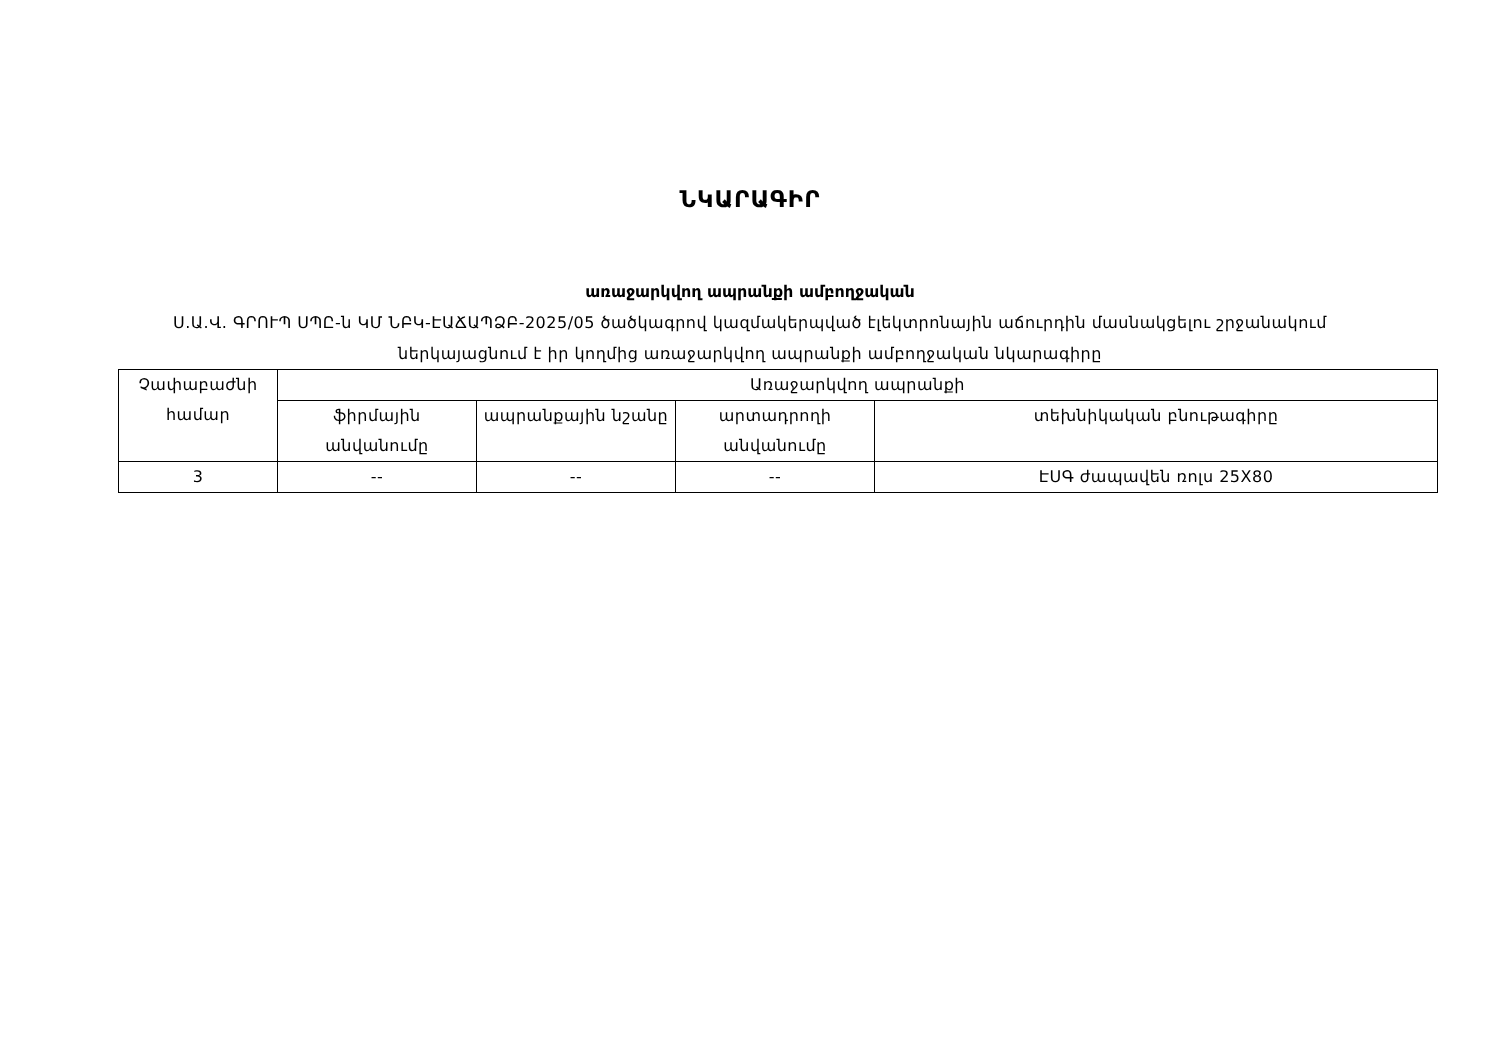ՆԿԱՐԱԳԻՐ
առաջարկվող ապրանքի ամբողջական
Ս.Ա.Վ. ԳՐՈՒՊ ՍՊԸ-ն ԿՄ ՆԲԿ-ԷԱՃԱՊՁԲ-2025/05 ծածկագրով կազմակերպված էլեկտրոնային աճուրդին մասնակցելու շրջանակում ներկայացնում է իր կողմից առաջարկվող ապրանքի ամբողջական նկարագիրը
| Չափաբաժնի համար | Առաջարկվող ապրանքի | | | |
| --- | --- | --- | --- | --- |
| | ֆիրմային անվանումը | ապրանքային նշանը | արտադրողի անվանումը | տեխնիկական բնութագիրը |
| 3 | -- | -- | -- | ԷՍԳ ժապավեն ռոլս 25X80 |